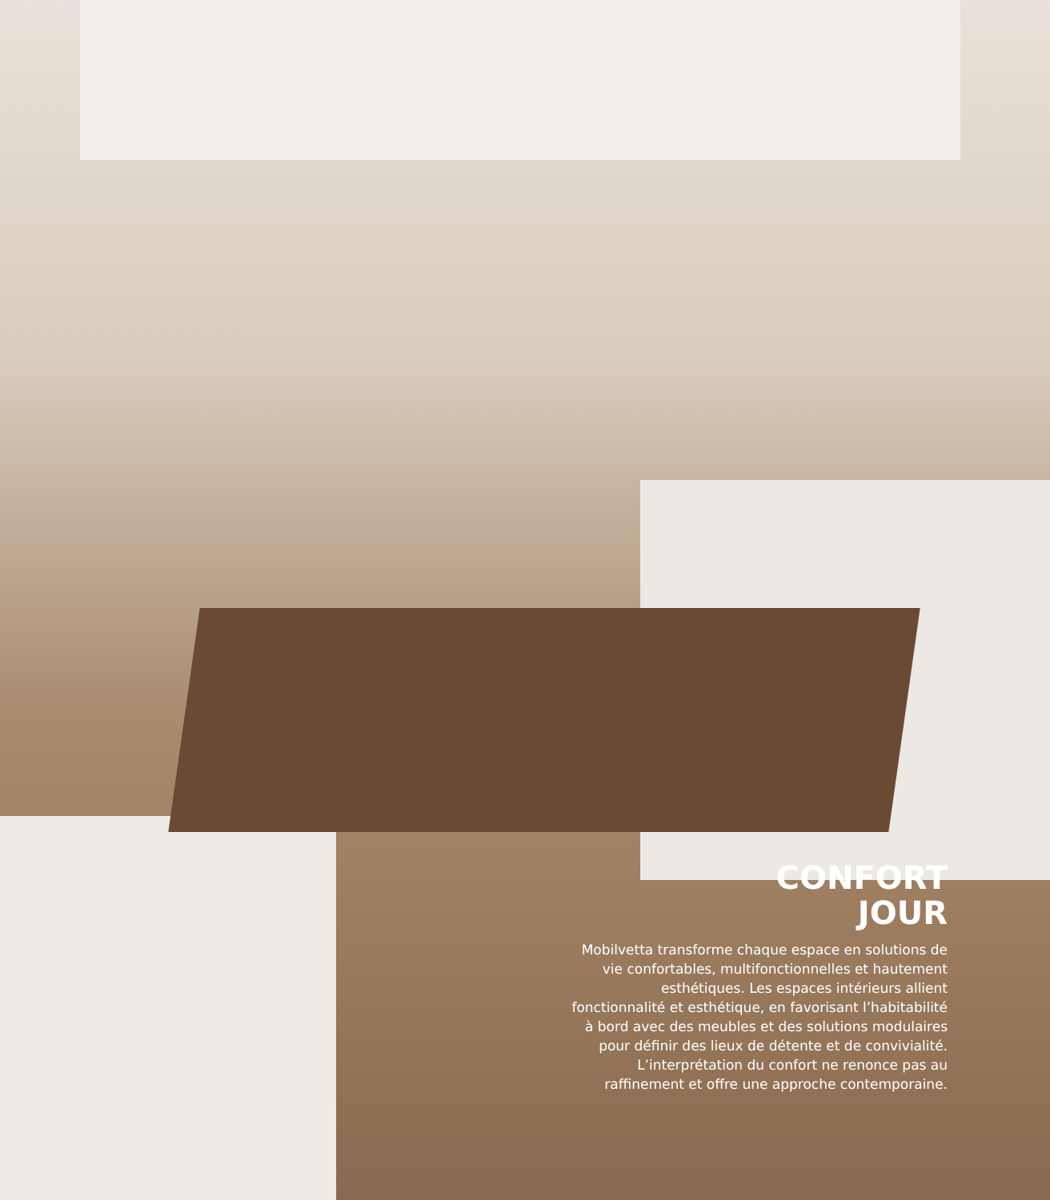CONFORT
JOUR
Mobilvetta transforme chaque espace en solutions de vie confortables, multifonctionnelles et hautement esthétiques. Les espaces intérieurs allient fonctionnalité et esthétique, en favorisant l’habitabilité à bord avec des meubles et des solutions modulaires pour définir des lieux de détente et de convivialité. L’interprétation du confort ne renonce pas au raffinement et offre une approche contemporaine.